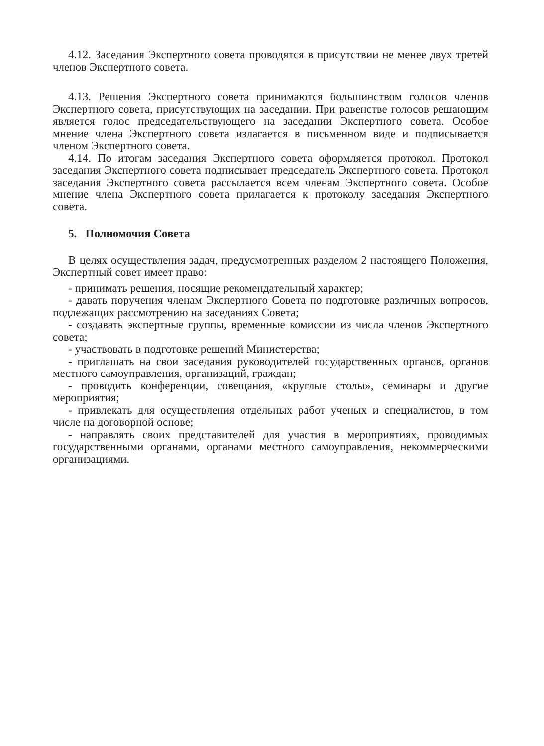4.12. Заседания Экспертного совета проводятся в присутствии не менее двух третей членов Экспертного совета.
4.13. Решения Экспертного совета принимаются большинством голосов членов Экспертного совета, присутствующих на заседании. При равенстве голосов решающим является голос председательствующего на заседании Экспертного совета. Особое мнение члена Экспертного совета излагается в письменном виде и подписывается членом Экспертного совета.
4.14. По итогам заседания Экспертного совета оформляется протокол. Протокол заседания Экспертного совета подписывает председатель Экспертного совета. Протокол заседания Экспертного совета рассылается всем членам Экспертного совета. Особое мнение члена Экспертного совета прилагается к протоколу заседания Экспертного совета.
5. Полномочия Совета
В целях осуществления задач, предусмотренных разделом 2 настоящего Положения, Экспертный совет имеет право:
- принимать решения, носящие рекомендательный характер;
- давать поручения членам Экспертного Совета по подготовке различных вопросов, подлежащих рассмотрению на заседаниях Совета;
- создавать экспертные группы, временные комиссии из числа членов Экспертного совета;
- участвовать в подготовке решений Министерства;
- приглашать на свои заседания руководителей государственных органов, органов местного самоуправления, организаций, граждан;
- проводить конференции, совещания, «круглые столы», семинары и другие мероприятия;
- привлекать для осуществления отдельных работ ученых и специалистов, в том числе на договорной основе;
- направлять своих представителей для участия в мероприятиях, проводимых государственными органами, органами местного самоуправления, некоммерческими организациями.